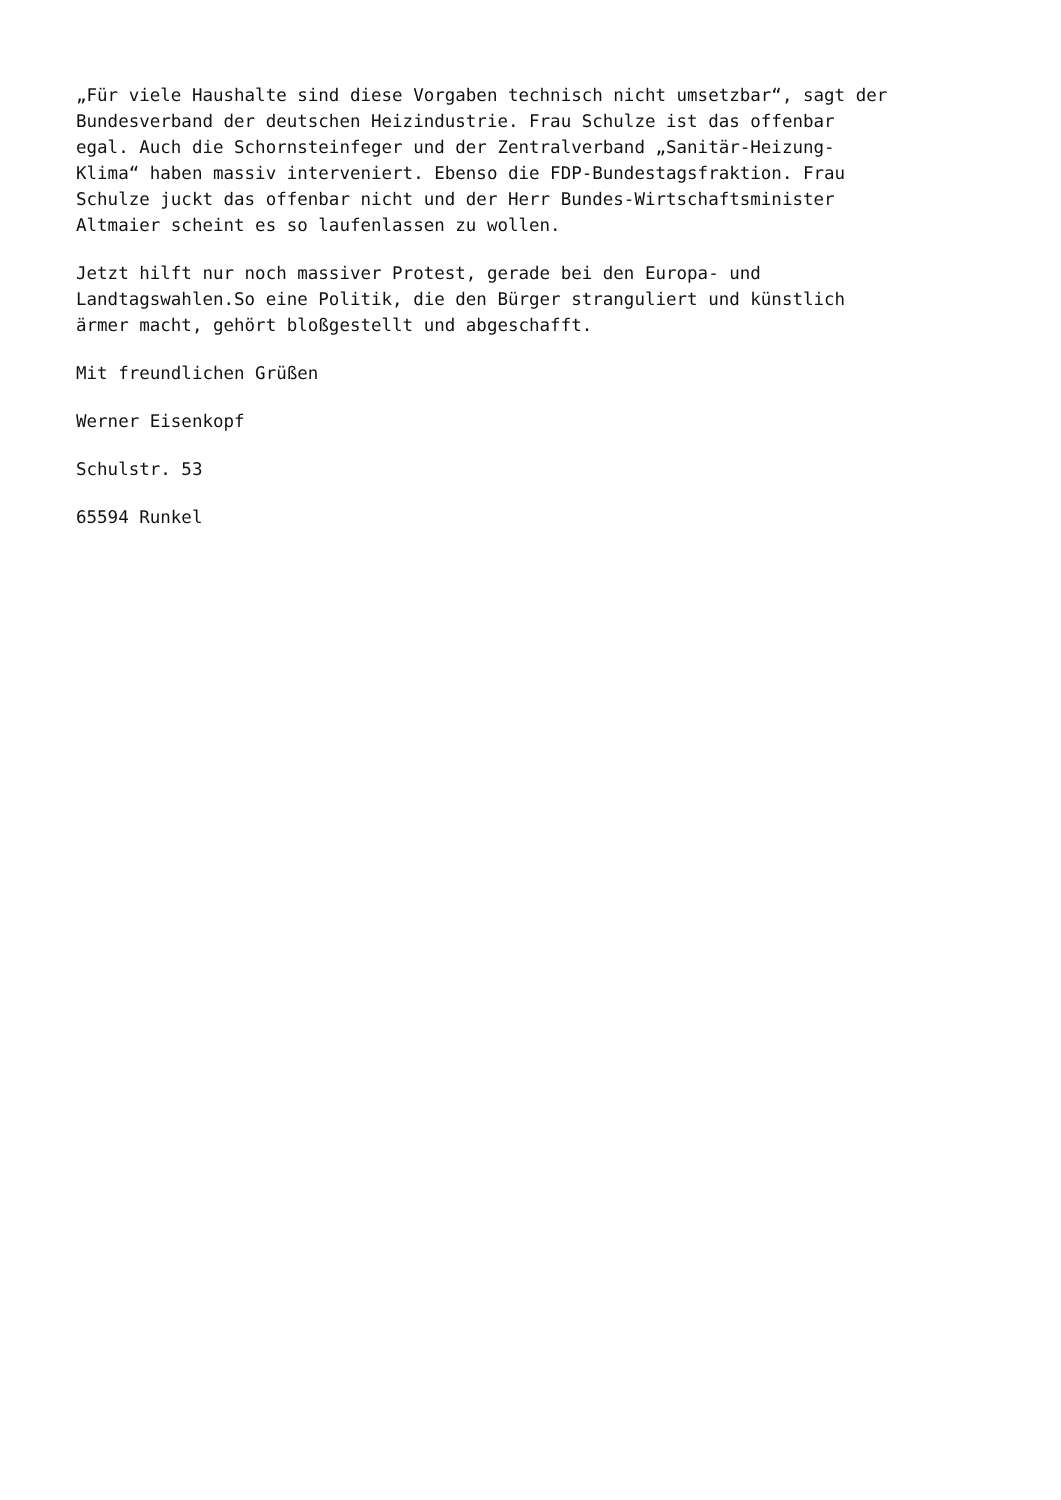„Für viele Haushalte sind diese Vorgaben technisch nicht umsetzbar“, sagt der Bundesverband der deutschen Heizindustrie. Frau Schulze ist das offenbar egal. Auch die Schornsteinfeger und der Zentralverband „Sanitär-Heizung- Klima“ haben massiv interveniert. Ebenso die FDP-Bundestagsfraktion. Frau Schulze juckt das offenbar nicht und der Herr Bundes-Wirtschaftsminister Altmaier scheint es so laufenlassen zu wollen.
Jetzt hilft nur noch massiver Protest, gerade bei den Europa- und Landtagswahlen.So eine Politik, die den Bürger stranguliert und künstlich ärmer macht, gehört bloßgestellt und abgeschafft.
Mit freundlichen Grüßen
Werner Eisenkopf
Schulstr. 53
65594 Runkel